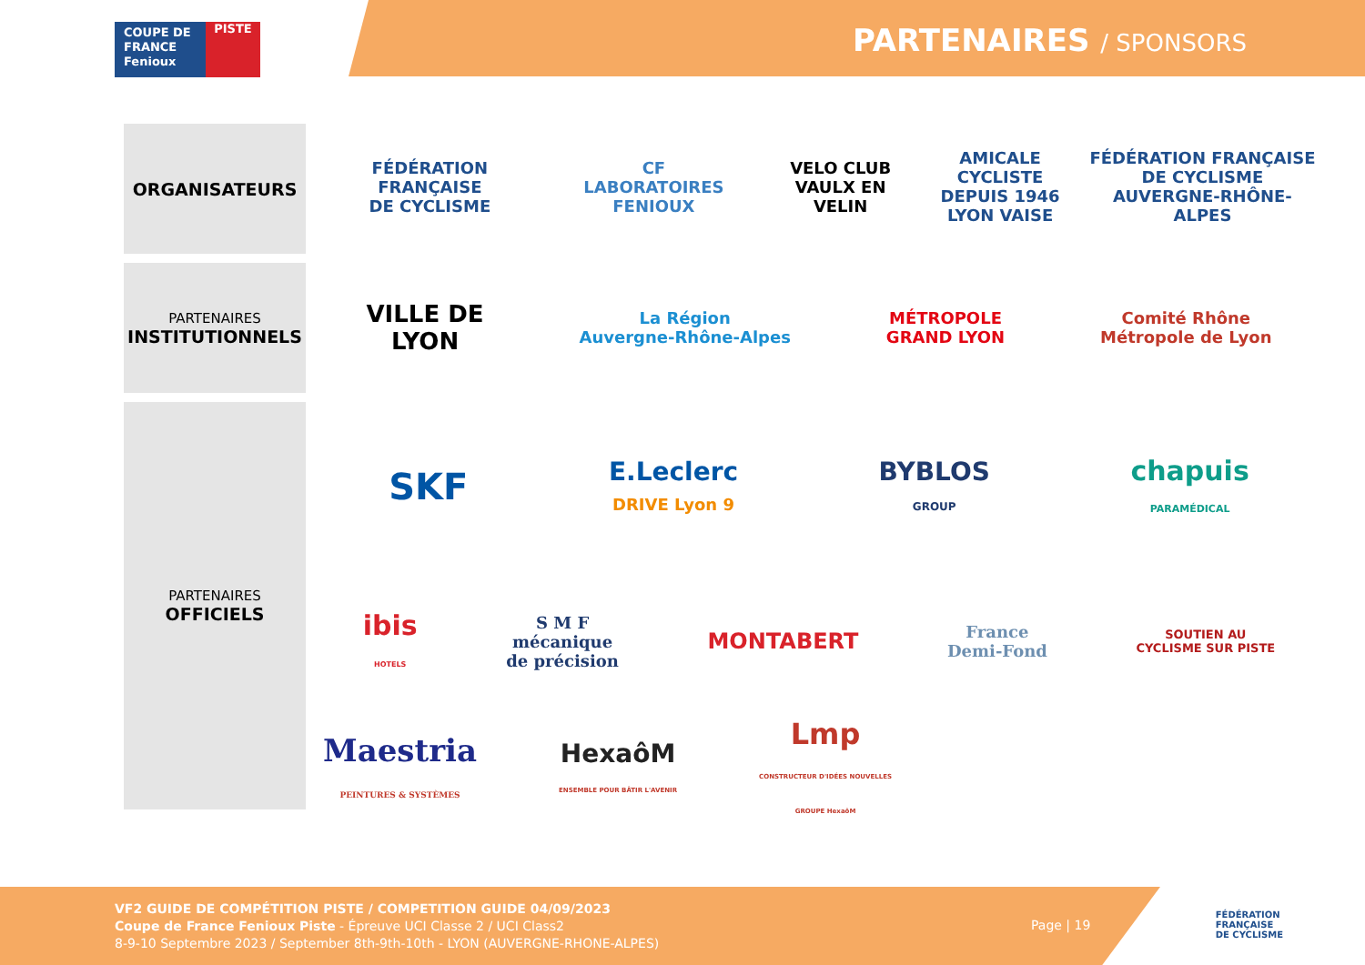COUPE DE
FRANCE
Fenioux
PISTE
PARTENAIRES / SPONSORS
ORGANISATEURS
FÉDÉRATION FRANÇAISE
DE CYCLISME
CF
LABORATOIRES FENIOUX
VELO CLUB
VAULX EN VELIN
AMICALE CYCLISTE
DEPUIS 1946
LYON VAISE
FÉDÉRATION FRANÇAISE
DE CYCLISME
AUVERGNE-RHÔNE-ALPES
PARTENAIRES
INSTITUTIONNELS
VILLE DE
LYON
La Région
Auvergne-Rhône-Alpes
MÉTROPOLE
GRAND LYON
Comité Rhône
Métropole de Lyon
PARTENAIRES
OFFICIELS
SKF
E.Leclerc
DRIVE Lyon 9
BYBLOS
GROUP
chapuis
PARAMÉDICAL
ibis
HOTELS
S M F
mécanique
de précision
MONTABERT
France
Demi-Fond
SOUTIEN AU
CYCLISME SUR PISTE
Maestria
PEINTURES & SYSTÈMES
HexaôM
ENSEMBLE POUR BÂTIR L'AVENIR
Lmp
CONSTRUCTEUR D'IDÉES NOUVELLES
GROUPE HexaôM
VF2 GUIDE DE COMPÉTITION PISTE / COMPETITION GUIDE 04/09/2023
Coupe de France Fenioux Piste - Épreuve UCI Classe 2 / UCI Class2
8-9-10 Septembre 2023 / September 8th-9th-10th - LYON (AUVERGNE-RHONE-ALPES)
Page | 19
FÉDÉRATION
FRANÇAISE
DE CYCLISME